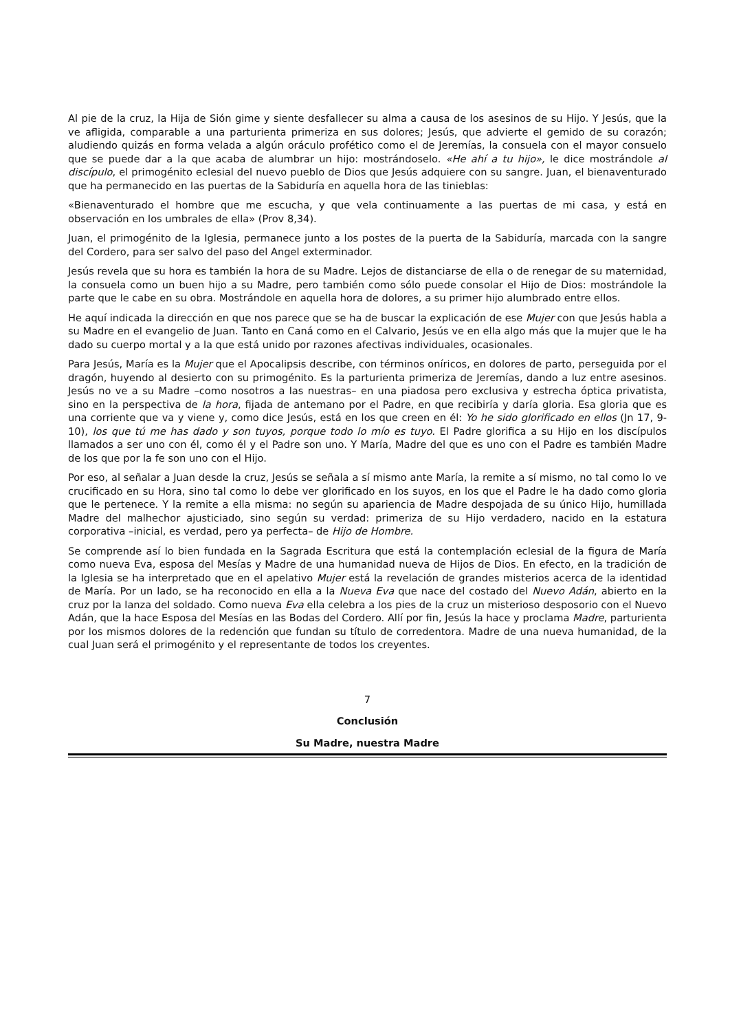Al pie de la cruz, la Hija de Sión gime y siente desfallecer su alma a causa de los asesinos de su Hijo. Y Jesús, que la ve afligida, comparable a una parturienta primeriza en sus dolores; Jesús, que advierte el gemido de su corazón; aludiendo quizás en forma velada a algún oráculo profético como el de Jeremías, la consuela con el mayor consuelo que se puede dar a la que acaba de alumbrar un hijo: mostrándoselo. «He ahí a tu hijo», le dice mostrándole al discípulo, el primogénito eclesial del nuevo pueblo de Dios que Jesús adquiere con su sangre. Juan, el bienaventurado que ha permanecido en las puertas de la Sabiduría en aquella hora de las tinieblas:
«Bienaventurado el hombre que me escucha, y que vela continuamente a las puertas de mi casa, y está en observación en los umbrales de ella» (Prov 8,34).
Juan, el primogénito de la Iglesia, permanece junto a los postes de la puerta de la Sabiduría, marcada con la sangre del Cordero, para ser salvo del paso del Angel exterminador.
Jesús revela que su hora es también la hora de su Madre. Lejos de distanciarse de ella o de renegar de su maternidad, la consuela como un buen hijo a su Madre, pero también como sólo puede consolar el Hijo de Dios: mostrándole la parte que le cabe en su obra. Mostrándole en aquella hora de dolores, a su primer hijo alumbrado entre ellos.
He aquí indicada la dirección en que nos parece que se ha de buscar la explicación de ese Mujer con que Jesús habla a su Madre en el evangelio de Juan. Tanto en Caná como en el Calvario, Jesús ve en ella algo más que la mujer que le ha dado su cuerpo mortal y a la que está unido por razones afectivas individuales, ocasionales.
Para Jesús, María es la Mujer que el Apocalipsis describe, con términos oníricos, en dolores de parto, perseguida por el dragón, huyendo al desierto con su primogénito. Es la parturienta primeriza de Jeremías, dando a luz entre asesinos. Jesús no ve a su Madre –como nosotros a las nuestras– en una piadosa pero exclusiva y estrecha óptica privatista, sino en la perspectiva de la hora, fijada de antemano por el Padre, en que recibiría y daría gloria. Esa gloria que es una corriente que va y viene y, como dice Jesús, está en los que creen en él: Yo he sido glorificado en ellos (Jn 17, 9-10), los que tú me has dado y son tuyos, porque todo lo mío es tuyo. El Padre glorifica a su Hijo en los discípulos llamados a ser uno con él, como él y el Padre son uno. Y María, Madre del que es uno con el Padre es también Madre de los que por la fe son uno con el Hijo.
Por eso, al señalar a Juan desde la cruz, Jesús se señala a sí mismo ante María, la remite a sí mismo, no tal como lo ve crucificado en su Hora, sino tal como lo debe ver glorificado en los suyos, en los que el Padre le ha dado como gloria que le pertenece. Y la remite a ella misma: no según su apariencia de Madre despojada de su único Hijo, humillada Madre del malhechor ajusticiado, sino según su verdad: primeriza de su Hijo verdadero, nacido en la estatura corporativa –inicial, es verdad, pero ya perfecta– de Hijo de Hombre.
Se comprende así lo bien fundada en la Sagrada Escritura que está la contemplación eclesial de la figura de María como nueva Eva, esposa del Mesías y Madre de una humanidad nueva de Hijos de Dios. En efecto, en la tradición de la Iglesia se ha interpretado que en el apelativo Mujer está la revelación de grandes misterios acerca de la identidad de María. Por un lado, se ha reconocido en ella a la Nueva Eva que nace del costado del Nuevo Adán, abierto en la cruz por la lanza del soldado. Como nueva Eva ella celebra a los pies de la cruz un misterioso desposorio con el Nuevo Adán, que la hace Esposa del Mesías en las Bodas del Cordero. Allí por fin, Jesús la hace y proclama Madre, parturienta por los mismos dolores de la redención que fundan su título de corredentora. Madre de una nueva humanidad, de la cual Juan será el primogénito y el representante de todos los creyentes.
7
Conclusión
Su Madre, nuestra Madre